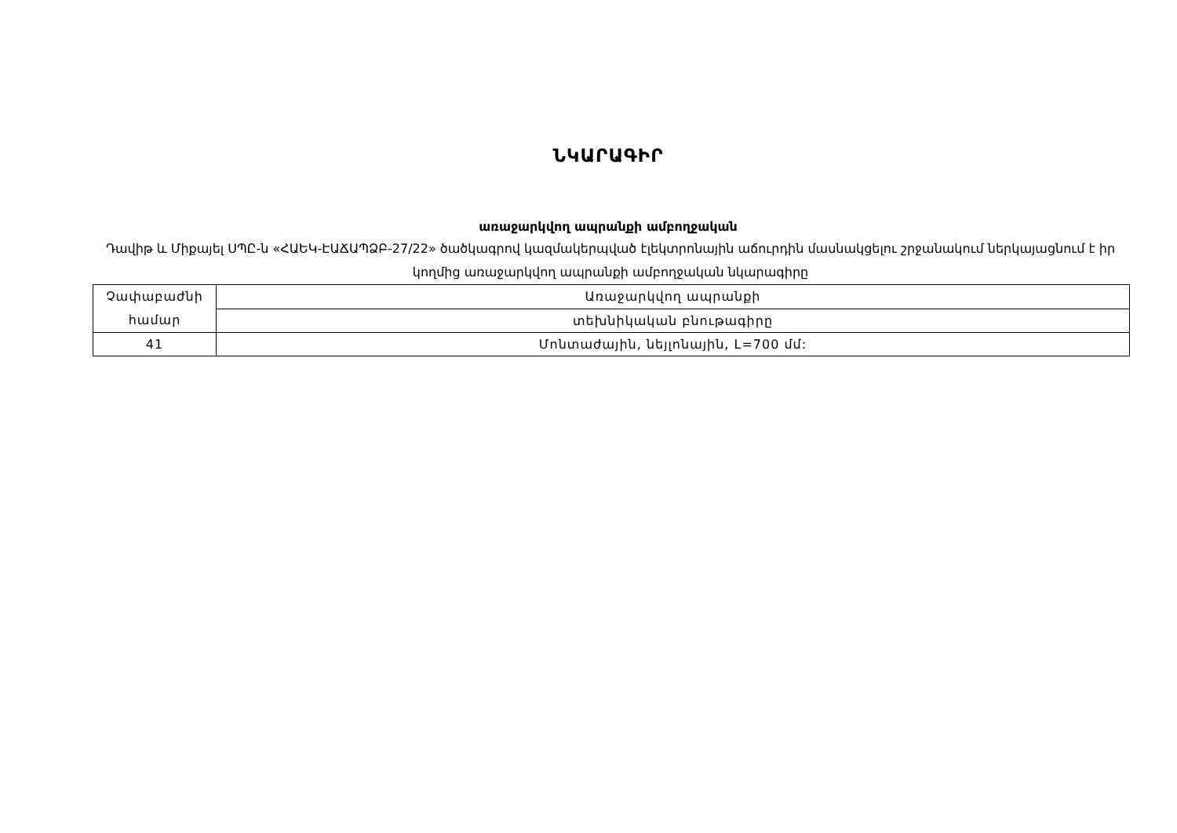ՆԿԱՐԱԳԻՐ
առաջարկվող ապրանքի ամբողջական
Դավիթ և Միքայել ՍՊԸ-ն «ՀԱԵԿ-ԷԱՃԱՊՁԲ-27/22» ծածկագրով կազմակերպված էլեկտրոնային աճուրդին մասնակցելու շրջանակում ներկայացնում է իր կողմից առաջարկվող ապրանքի ամբողջական նկարագիրը
| Չափաբաժնի համար | Առաջարկվող ապրանքի |
| | տեխնիկական բնութագիրը |
| 41 | Մոնտաժային, նեյլոնային, L=700 մմ: |